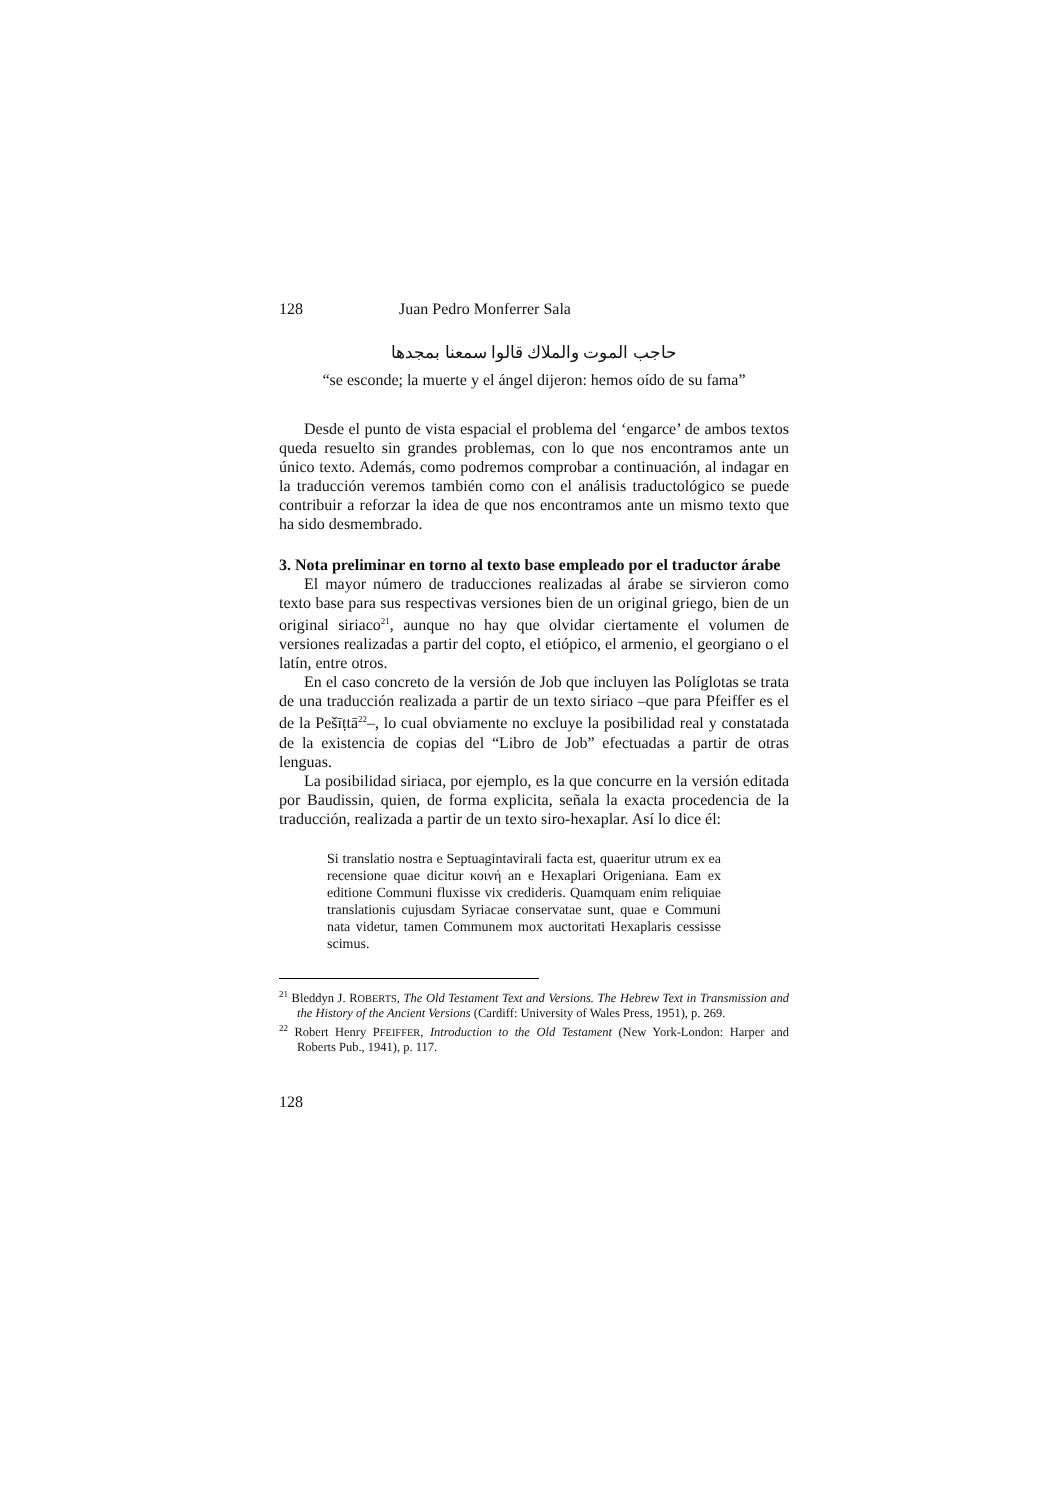128 Juan Pedro Monferrer Sala
حاجب الموت والملاك قالوا سمعنا بمجدها
“se esconde; la muerte y el ángel dijeron: hemos oído de su fama”
Desde el punto de vista espacial el problema del ‘engarce’ de ambos textos queda resuelto sin grandes problemas, con lo que nos encontramos ante un único texto. Además, como podremos comprobar a continuación, al indagar en la traducción veremos también como con el análisis traductológico se puede contribuir a reforzar la idea de que nos encontramos ante un mismo texto que ha sido desmembrado.
3. Nota preliminar en torno al texto base empleado por el traductor árabe
El mayor número de traducciones realizadas al árabe se sirvieron como texto base para sus respectivas versiones bien de un original griego, bien de un original siriaco<sup>21</sup>, aunque no hay que olvidar ciertamente el volumen de versiones realizadas a partir del copto, el etiópico, el armenio, el georgiano o el latín, entre otros.
En el caso concreto de la versión de Job que incluyen las Políglotas se trata de una traducción realizada a partir de un texto siriaco –que para Pfeiffer es el de la Pešīṭtā<sup>22</sup>–, lo cual obviamente no excluye la posibilidad real y constatada de la existencia de copias del “Libro de Job” efectuadas a partir de otras lenguas.
La posibilidad siriaca, por ejemplo, es la que concurre en la versión editada por Baudissin, quien, de forma explicita, señala la exacta procedencia de la traducción, realizada a partir de un texto siro-hexaplar. Así lo dice él:
Si translatio nostra e Septuagintavirali facta est, quaeritur utrum ex ea recensione quae dicitur κοινή an e Hexaplari Origeniana. Eam ex editione Communi fluxisse vix credideris. Quamquam enim reliquiae translationis cujusdam Syriacae conservatae sunt, quae e Communi nata videtur, tamen Communem mox auctoritati Hexaplaris cessisse scimus.
<sup>21</sup> Bleddyn J. ROBERTS, The Old Testament Text and Versions. The Hebrew Text in Transmission and the History of the Ancient Versions (Cardiff: University of Wales Press, 1951), p. 269.
<sup>22</sup> Robert Henry PFEIFFER, Introduction to the Old Testament (New York-London: Harper and Roberts Pub., 1941), p. 117.
128